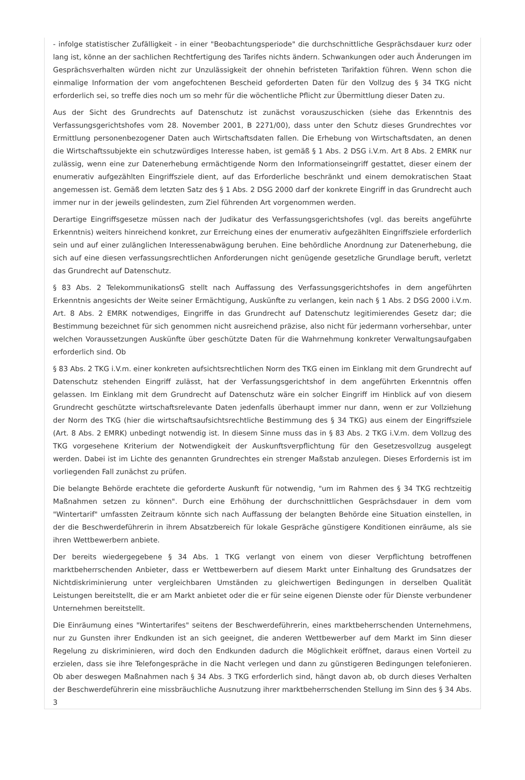- infolge statistischer Zufälligkeit - in einer "Beobachtungsperiode" die durchschnittliche Gesprächsdauer kurz oder lang ist, könne an der sachlichen Rechtfertigung des Tarifes nichts ändern. Schwankungen oder auch Änderungen im Gesprächsverhalten würden nicht zur Unzulässigkeit der ohnehin befristeten Tarifaktion führen. Wenn schon die einmalige Information der vom angefochtenen Bescheid geforderten Daten für den Vollzug des § 34 TKG nicht erforderlich sei, so treffe dies noch um so mehr für die wöchentliche Pflicht zur Übermittlung dieser Daten zu.
Aus der Sicht des Grundrechts auf Datenschutz ist zunächst vorauszuschicken (siehe das Erkenntnis des Verfassungsgerichtshofes vom 28. November 2001, B 2271/00), dass unter den Schutz dieses Grundrechtes vor Ermittlung personenbezogener Daten auch Wirtschaftsdaten fallen. Die Erhebung von Wirtschaftsdaten, an denen die Wirtschaftssubjekte ein schutzwürdiges Interesse haben, ist gemäß § 1 Abs. 2 DSG i.V.m. Art 8 Abs. 2 EMRK nur zulässig, wenn eine zur Datenerhebung ermächtigende Norm den Informationseingriff gestattet, dieser einem der enumerativ aufgezählten Eingriffsziele dient, auf das Erforderliche beschränkt und einem demokratischen Staat angemessen ist. Gemäß dem letzten Satz des § 1 Abs. 2 DSG 2000 darf der konkrete Eingriff in das Grundrecht auch immer nur in der jeweils gelindesten, zum Ziel führenden Art vorgenommen werden.
Derartige Eingriffsgesetze müssen nach der Judikatur des Verfassungsgerichtshofes (vgl. das bereits angeführte Erkenntnis) weiters hinreichend konkret, zur Erreichung eines der enumerativ aufgezählten Eingriffsziele erforderlich sein und auf einer zulänglichen Interessenabwägung beruhen. Eine behördliche Anordnung zur Datenerhebung, die sich auf eine diesen verfassungsrechtlichen Anforderungen nicht genügende gesetzliche Grundlage beruft, verletzt das Grundrecht auf Datenschutz.
§ 83 Abs. 2 TelekommunikationsG stellt nach Auffassung des Verfassungsgerichtshofes in dem angeführten Erkenntnis angesichts der Weite seiner Ermächtigung, Auskünfte zu verlangen, kein nach § 1 Abs. 2 DSG 2000 i.V.m. Art. 8 Abs. 2 EMRK notwendiges, Eingriffe in das Grundrecht auf Datenschutz legitimierendes Gesetz dar; die Bestimmung bezeichnet für sich genommen nicht ausreichend präzise, also nicht für jedermann vorhersehbar, unter welchen Voraussetzungen Auskünfte über geschützte Daten für die Wahrnehmung konkreter Verwaltungsaufgaben erforderlich sind. Ob
§ 83 Abs. 2 TKG i.V.m. einer konkreten aufsichtsrechtlichen Norm des TKG einen im Einklang mit dem Grundrecht auf Datenschutz stehenden Eingriff zulässt, hat der Verfassungsgerichtshof in dem angeführten Erkenntnis offen gelassen. Im Einklang mit dem Grundrecht auf Datenschutz wäre ein solcher Eingriff im Hinblick auf von diesem Grundrecht geschützte wirtschaftsrelevante Daten jedenfalls überhaupt immer nur dann, wenn er zur Vollziehung der Norm des TKG (hier die wirtschaftsaufsichtsrechtliche Bestimmung des § 34 TKG) aus einem der Eingriffsziele (Art. 8 Abs. 2 EMRK) unbedingt notwendig ist. In diesem Sinne muss das in § 83 Abs. 2 TKG i.V.m. dem Vollzug des TKG vorgesehene Kriterium der Notwendigkeit der Auskunftsverpflichtung für den Gesetzesvollzug ausgelegt werden. Dabei ist im Lichte des genannten Grundrechtes ein strenger Maßstab anzulegen. Dieses Erfordernis ist im vorliegenden Fall zunächst zu prüfen.
Die belangte Behörde erachtete die geforderte Auskunft für notwendig, "um im Rahmen des § 34 TKG rechtzeitig Maßnahmen setzen zu können". Durch eine Erhöhung der durchschnittlichen Gesprächsdauer in dem vom "Wintertarif" umfassten Zeitraum könnte sich nach Auffassung der belangten Behörde eine Situation einstellen, in der die Beschwerdeführerin in ihrem Absatzbereich für lokale Gespräche günstigere Konditionen einräume, als sie ihren Wettbewerbern anbiete.
Der bereits wiedergegebene § 34 Abs. 1 TKG verlangt von einem von dieser Verpflichtung betroffenen marktbeherrschenden Anbieter, dass er Wettbewerbern auf diesem Markt unter Einhaltung des Grundsatzes der Nichtdiskriminierung unter vergleichbaren Umständen zu gleichwertigen Bedingungen in derselben Qualität Leistungen bereitstellt, die er am Markt anbietet oder die er für seine eigenen Dienste oder für Dienste verbundener Unternehmen bereitstellt.
Die Einräumung eines "Wintertarifes" seitens der Beschwerdeführerin, eines marktbeherrschenden Unternehmens, nur zu Gunsten ihrer Endkunden ist an sich geeignet, die anderen Wettbewerber auf dem Markt im Sinn dieser Regelung zu diskriminieren, wird doch den Endkunden dadurch die Möglichkeit eröffnet, daraus einen Vorteil zu erzielen, dass sie ihre Telefongespräche in die Nacht verlegen und dann zu günstigeren Bedingungen telefonieren. Ob aber deswegen Maßnahmen nach § 34 Abs. 3 TKG erforderlich sind, hängt davon ab, ob durch dieses Verhalten der Beschwerdeführerin eine missbräuchliche Ausnutzung ihrer marktbeherrschenden Stellung im Sinn des § 34 Abs. 3